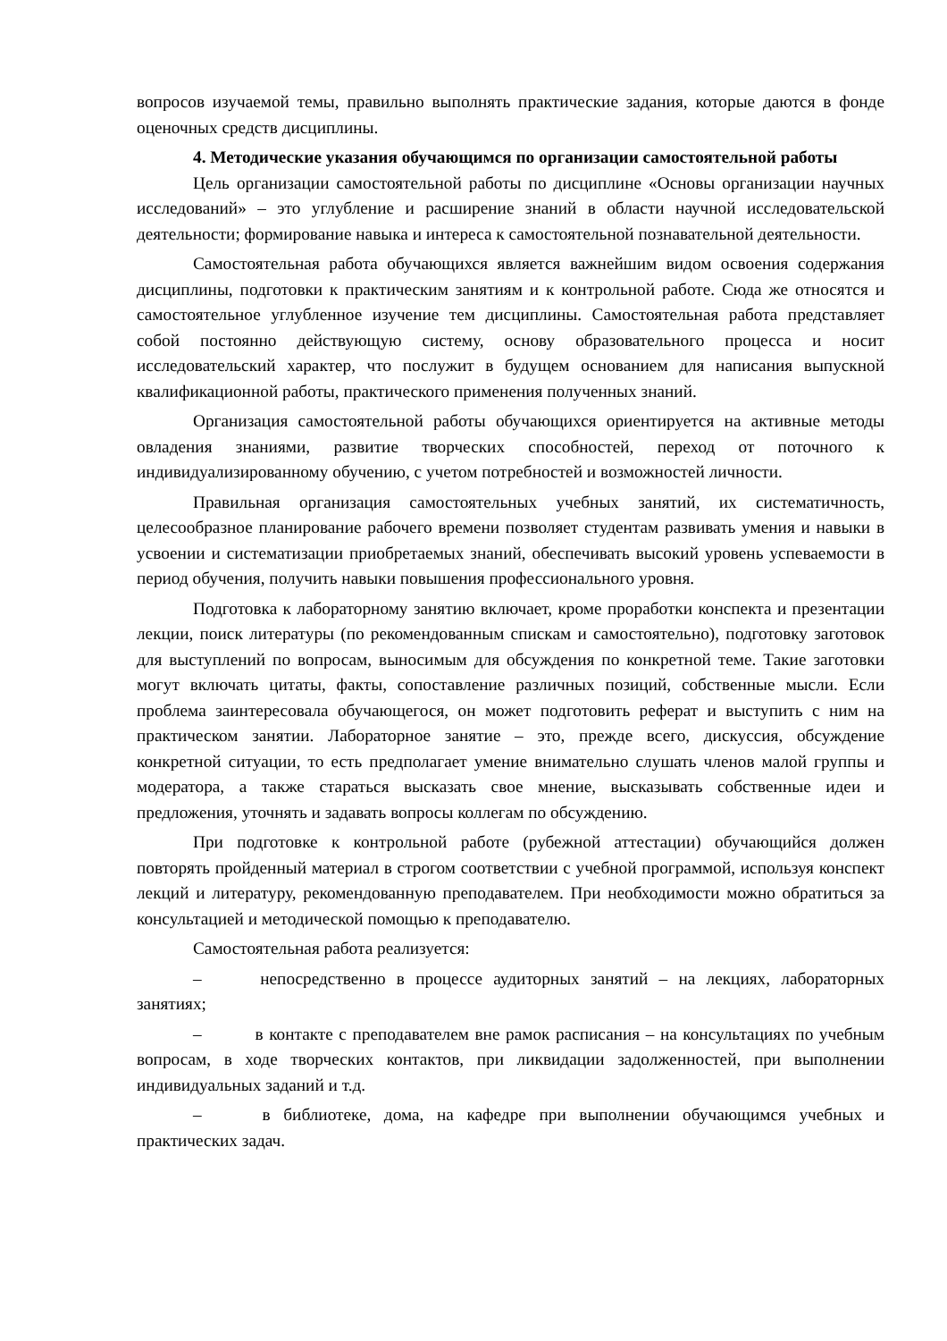вопросов изучаемой темы, правильно выполнять практические задания, которые даются в фонде оценочных средств дисциплины.
4. Методические указания обучающимся по организации самостоятельной работы
Цель организации самостоятельной работы по дисциплине «Основы организации научных исследований» – это углубление и расширение знаний в области научной исследовательской деятельности; формирование навыка и интереса к самостоятельной познавательной деятельности.
Самостоятельная работа обучающихся является важнейшим видом освоения содержания дисциплины, подготовки к практическим занятиям и к контрольной работе. Сюда же относятся и самостоятельное углубленное изучение тем дисциплины. Самостоятельная работа представляет собой постоянно действующую систему, основу образовательного процесса и носит исследовательский характер, что послужит в будущем основанием для написания выпускной квалификационной работы, практического применения полученных знаний.
Организация самостоятельной работы обучающихся ориентируется на активные методы овладения знаниями, развитие творческих способностей, переход от поточного к индивидуализированному обучению, с учетом потребностей и возможностей личности.
Правильная организация самостоятельных учебных занятий, их систематичность, целесообразное планирование рабочего времени позволяет студентам развивать умения и навыки в усвоении и систематизации приобретаемых знаний, обеспечивать высокий уровень успеваемости в период обучения, получить навыки повышения профессионального уровня.
Подготовка к лабораторному занятию включает, кроме проработки конспекта и презентации лекции, поиск литературы (по рекомендованным спискам и самостоятельно), подготовку заготовок для выступлений по вопросам, выносимым для обсуждения по конкретной теме. Такие заготовки могут включать цитаты, факты, сопоставление различных позиций, собственные мысли. Если проблема заинтересовала обучающегося, он может подготовить реферат и выступить с ним на практическом занятии. Лабораторное занятие – это, прежде всего, дискуссия, обсуждение конкретной ситуации, то есть предполагает умение внимательно слушать членов малой группы и модератора, а также стараться высказать свое мнение, высказывать собственные идеи и предложения, уточнять и задавать вопросы коллегам по обсуждению.
При подготовке к контрольной работе (рубежной аттестации) обучающийся должен повторять пройденный материал в строгом соответствии с учебной программой, используя конспект лекций и литературу, рекомендованную преподавателем. При необходимости можно обратиться за консультацией и методической помощью к преподавателю.
Самостоятельная работа реализуется:
– непосредственно в процессе аудиторных занятий – на лекциях, лабораторных занятиях;
– в контакте с преподавателем вне рамок расписания – на консультациях по учебным вопросам, в ходе творческих контактов, при ликвидации задолженностей, при выполнении индивидуальных заданий и т.д.
– в библиотеке, дома, на кафедре при выполнении обучающимся учебных и практических задач.